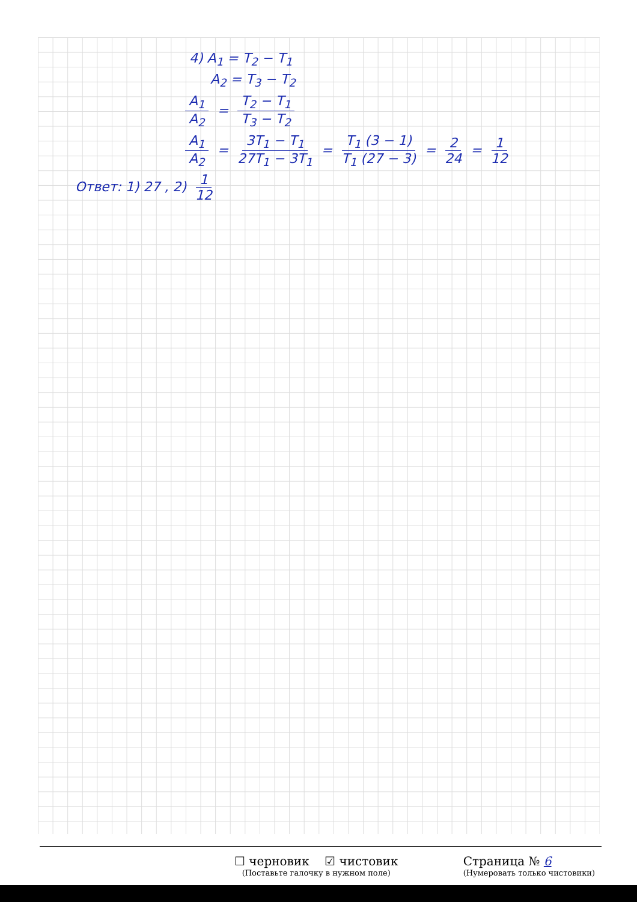4) A<sub>1</sub> = T<sub>2</sub> − T<sub>1</sub>
A<sub>2</sub> = T<sub>3</sub> − T<sub>2</sub>
A<sub>1</sub> A<sub>2</sub> = T<sub>2</sub> − T<sub>1</sub> T<sub>3</sub> − T<sub>2</sub>
A<sub>1</sub> A<sub>2</sub> = 3T<sub>1</sub> − T<sub>1</sub> 27T<sub>1</sub> − 3T<sub>1</sub> = T<sub>1</sub> (3 − 1) T<sub>1</sub> (27 − 3) = 2 24 = 1 12
Ответ: 1) 27 , 2) 1 12
☐ черновик ☑ чистовик
(Поставьте галочку в нужном поле)
Страница № 6
(Нумеровать только чистовики)